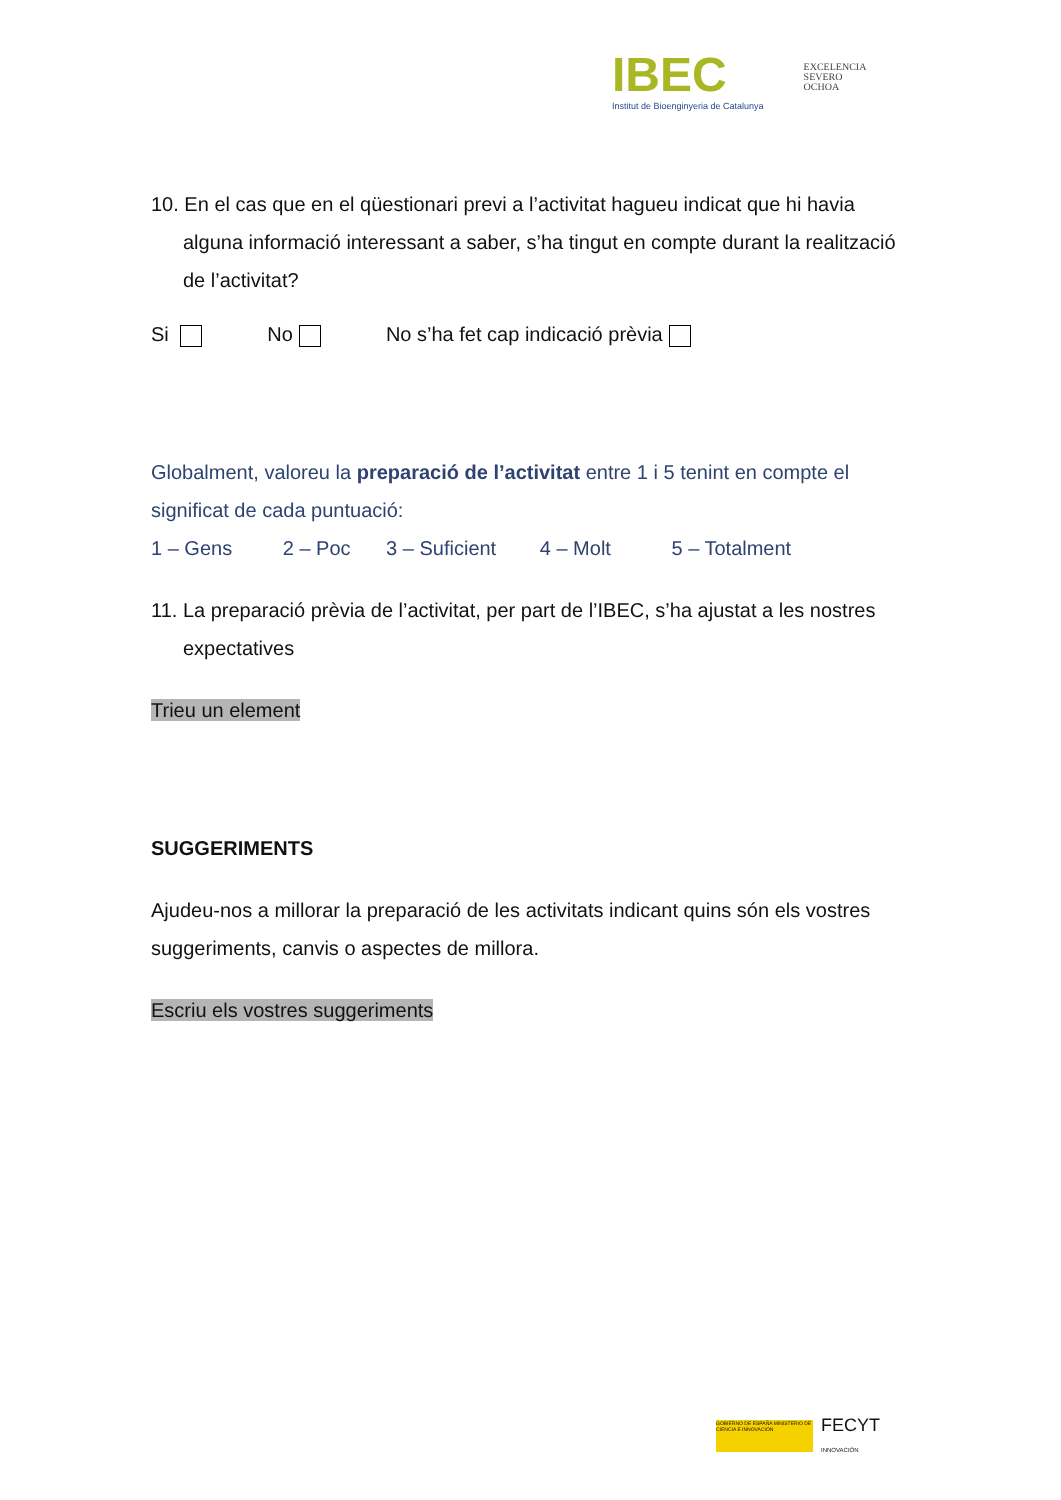IBEC
Institut de Bioenginyeria de Catalunya
EXCELENCIA
SEVERO
OCHOA
10. En el cas que en el qüestionari previ a l’activitat hagueu indicat que hi havia alguna informació interessant a saber, s’ha tingut en compte durant la realització de l’activitat?
Si No No s’ha fet cap indicació prèvia
Globalment, valoreu la preparació de l’activitat entre 1 i 5 tenint en compte el significat de cada puntuació:
1 – Gens 2 – Poc 3 – Suficient 4 – Molt 5 – Totalment
11. La preparació prèvia de l’activitat, per part de l’IBEC, s’ha ajustat a les nostres expectatives
Trieu un element
SUGGERIMENTS
Ajudeu-nos a millorar la preparació de les activitats indicant quins són els vostres suggeriments, canvis o aspectes de millora.
Escriu els vostres suggeriments
GOBIERNO DE ESPAÑA MINISTERIO DE CIENCIA E INNOVACIÓN
FECYT
INNOVACIÓN